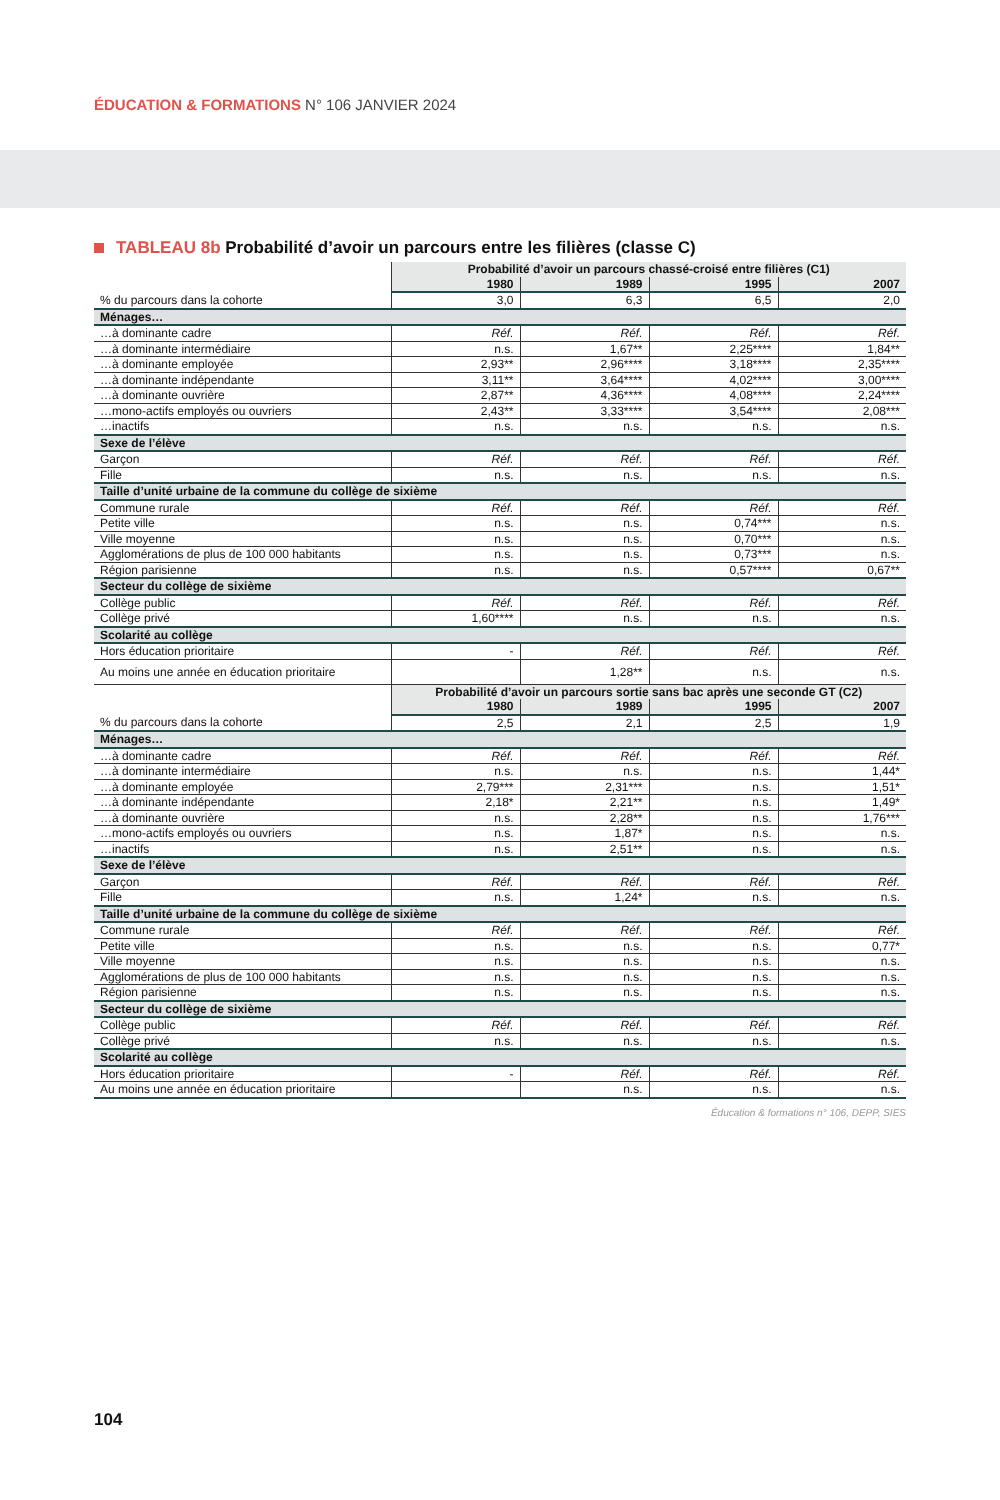ÉDUCATION & FORMATIONS N° 106 JANVIER 2024
TABLEAU 8b Probabilité d’avoir un parcours entre les filières (classe C)
| | Probabilité d’avoir un parcours chassé-croisé entre filières (C1) | | | |
| | 1980 | 1989 | 1995 | 2007 |
| % du parcours dans la cohorte | 3,0 | 6,3 | 6,5 | 2,0 |
| Ménages… | | | | |
| …à dominante cadre | Réf. | Réf. | Réf. | Réf. |
| …à dominante intermédiaire | n.s. | 1,67** | 2,25**** | 1,84** |
| …à dominante employée | 2,93** | 2,96**** | 3,18**** | 2,35**** |
| …à dominante indépendante | 3,11** | 3,64**** | 4,02**** | 3,00**** |
| …à dominante ouvrière | 2,87** | 4,36**** | 4,08**** | 2,24**** |
| …mono-actifs employés ou ouvriers | 2,43** | 3,33**** | 3,54**** | 2,08*** |
| …inactifs | n.s. | n.s. | n.s. | n.s. |
| Sexe de l’élève | | | | |
| Garçon | Réf. | Réf. | Réf. | Réf. |
| Fille | n.s. | n.s. | n.s. | n.s. |
| Taille d’unité urbaine de la commune du collège de sixième | | | | |
| Commune rurale | Réf. | Réf. | Réf. | Réf. |
| Petite ville | n.s. | n.s. | 0,74*** | n.s. |
| Ville moyenne | n.s. | n.s. | 0,70*** | n.s. |
| Agglomérations de plus de 100 000 habitants | n.s. | n.s. | 0,73*** | n.s. |
| Région parisienne | n.s. | n.s. | 0,57**** | 0,67** |
| Secteur du collège de sixième | | | | |
| Collège public | Réf. | Réf. | Réf. | Réf. |
| Collège privé | 1,60**** | n.s. | n.s. | n.s. |
| Scolarité au collège | | | | |
| Hors éducation prioritaire | - | Réf. | Réf. | Réf. |
| Au moins une année en éducation prioritaire | | 1,28** | n.s. | n.s. |
| | Probabilité d’avoir un parcours sortie sans bac après une seconde GT (C2) | | | |
| | 1980 | 1989 | 1995 | 2007 |
| % du parcours dans la cohorte | 2,5 | 2,1 | 2,5 | 1,9 |
| Ménages… | | | | |
| …à dominante cadre | Réf. | Réf. | Réf. | Réf. |
| …à dominante intermédiaire | n.s. | n.s. | n.s. | 1,44* |
| …à dominante employée | 2,79*** | 2,31*** | n.s. | 1,51* |
| …à dominante indépendante | 2,18* | 2,21** | n.s. | 1,49* |
| …à dominante ouvrière | n.s. | 2,28** | n.s. | 1,76*** |
| …mono-actifs employés ou ouvriers | n.s. | 1,87* | n.s. | n.s. |
| …inactifs | n.s. | 2,51** | n.s. | n.s. |
| Sexe de l’élève | | | | |
| Garçon | Réf. | Réf. | Réf. | Réf. |
| Fille | n.s. | 1,24* | n.s. | n.s. |
| Taille d’unité urbaine de la commune du collège de sixième | | | | |
| Commune rurale | Réf. | Réf. | Réf. | Réf. |
| Petite ville | n.s. | n.s. | n.s. | 0,77* |
| Ville moyenne | n.s. | n.s. | n.s. | n.s. |
| Agglomérations de plus de 100 000 habitants | n.s. | n.s. | n.s. | n.s. |
| Région parisienne | n.s. | n.s. | n.s. | n.s. |
| Secteur du collège de sixième | | | | |
| Collège public | Réf. | Réf. | Réf. | Réf. |
| Collège privé | n.s. | n.s. | n.s. | n.s. |
| Scolarité au collège | | | | |
| Hors éducation prioritaire | - | Réf. | Réf. | Réf. |
| Au moins une année en éducation prioritaire | | n.s. | n.s. | n.s. |
Éducation & formations n° 106, DEPP, SIES
104